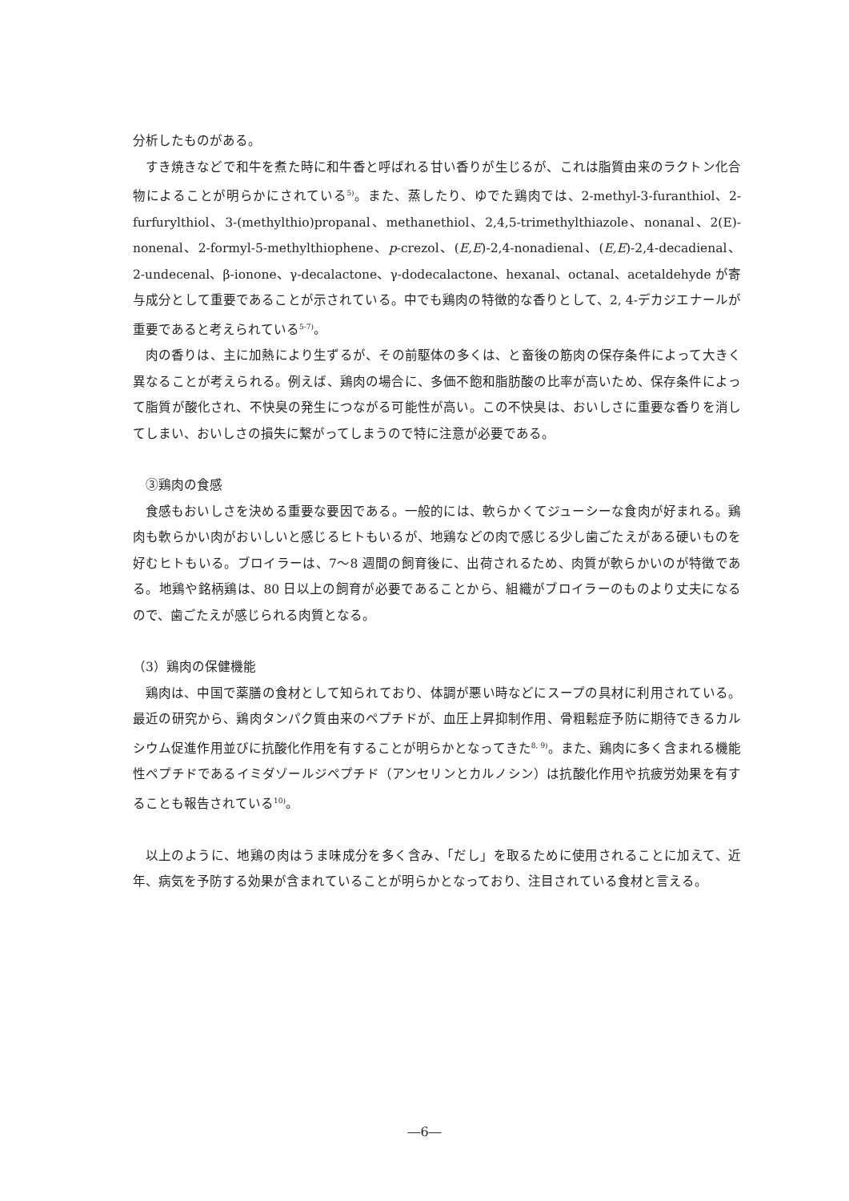分析したものがある。
すき焼きなどで和牛を煮た時に和牛香と呼ばれる甘い香りが生じるが、これは脂質由来のラクトン化合物によることが明らかにされている<sup>5)</sup>。また、蒸したり、ゆでた鶏肉では、2-methyl-3-furanthiol、2-furfurylthiol、3-(methylthio)propanal、methanethiol、2,4,5-trimethylthiazole、nonanal、2(E)-nonenal、2-formyl-5-methylthiophene、p-crezol、(E,E)-2,4-nonadienal、(E,E)-2,4-decadienal、2-undecenal、β-ionone、γ-decalactone、γ-dodecalactone、hexanal、octanal、acetaldehyde が寄与成分として重要であることが示されている。中でも鶏肉の特徴的な香りとして、2, 4-デカジエナールが重要であると考えられている<sup>5-7)</sup>。
肉の香りは、主に加熱により生ずるが、その前駆体の多くは、と畜後の筋肉の保存条件によって大きく異なることが考えられる。例えば、鶏肉の場合に、多価不飽和脂肪酸の比率が高いため、保存条件によって脂質が酸化され、不快臭の発生につながる可能性が高い。この不快臭は、おいしさに重要な香りを消してしまい、おいしさの損失に繋がってしまうので特に注意が必要である。
③鶏肉の食感
食感もおいしさを決める重要な要因である。一般的には、軟らかくてジューシーな食肉が好まれる。鶏肉も軟らかい肉がおいしいと感じるヒトもいるが、地鶏などの肉で感じる少し歯ごたえがある硬いものを好むヒトもいる。ブロイラーは、7～8 週間の飼育後に、出荷されるため、肉質が軟らかいのが特徴である。地鶏や銘柄鶏は、80 日以上の飼育が必要であることから、組織がブロイラーのものより丈夫になるので、歯ごたえが感じられる肉質となる。
（3）鶏肉の保健機能
鶏肉は、中国で薬膳の食材として知られており、体調が悪い時などにスープの具材に利用されている。最近の研究から、鶏肉タンパク質由来のペプチドが、血圧上昇抑制作用、骨粗鬆症予防に期待できるカルシウム促進作用並びに抗酸化作用を有することが明らかとなってきた<sup>8, 9)</sup>。また、鶏肉に多く含まれる機能性ペプチドであるイミダゾールジペプチド（アンセリンとカルノシン）は抗酸化作用や抗疲労効果を有することも報告されている<sup>10)</sup>。
以上のように、地鶏の肉はうま味成分を多く含み、「だし」を取るために使用されることに加えて、近年、病気を予防する効果が含まれていることが明らかとなっており、注目されている食材と言える。
―6―